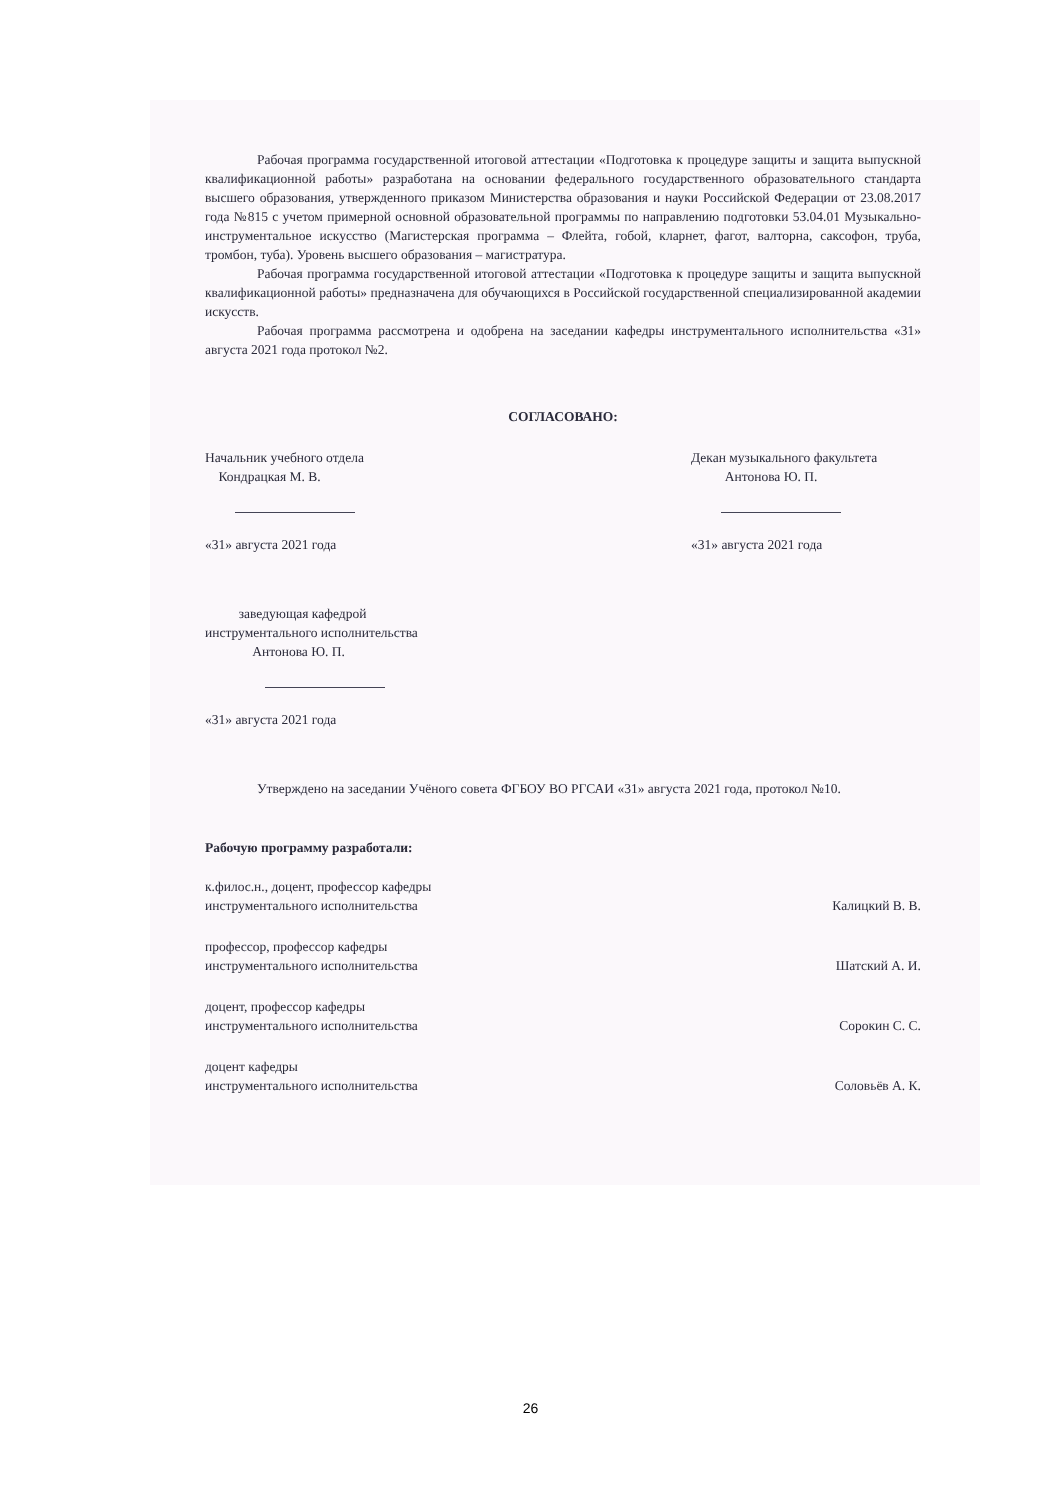Рабочая программа государственной итоговой аттестации «Подготовка к процедуре защиты и защита выпускной квалификационной работы» разработана на основании федерального государственного образовательного стандарта высшего образования, утвержденного приказом Министерства образования и науки Российской Федерации от 23.08.2017 года №815 с учетом примерной основной образовательной программы по направлению подготовки 53.04.01 Музыкально-инструментальное искусство (Магистерская программа – Флейта, гобой, кларнет, фагот, валторна, саксофон, труба, тромбон, туба). Уровень высшего образования – магистратура.
Рабочая программа государственной итоговой аттестации «Подготовка к процедуре защиты и защита выпускной квалификационной работы» предназначена для обучающихся в Российской государственной специализированной академии искусств.
Рабочая программа рассмотрена и одобрена на заседании кафедры инструментального исполнительства «31» августа 2021 года протокол №2.
СОГЛАСОВАНО:
Начальник учебного отдела
Кондрацкая М. В.
«31» августа 2021 года
Декан музыкального факультета
Антонова Ю. П.
«31» августа 2021 года
заведующая кафедрой
инструментального исполнительства
Антонова Ю. П.
«31» августа 2021 года
Утверждено на заседании Учёного совета ФГБОУ ВО РГСАИ «31» августа 2021 года, протокол №10.
Рабочую программу разработали:
к.филос.н., доцент, профессор кафедры
инструментального исполнительства
Калицкий В. В.
профессор, профессор кафедры
инструментального исполнительства
Шатский А. И.
доцент, профессор кафедры
инструментального исполнительства
Сорокин С. С.
доцент кафедры
инструментального исполнительства
Соловьёв А. К.
26